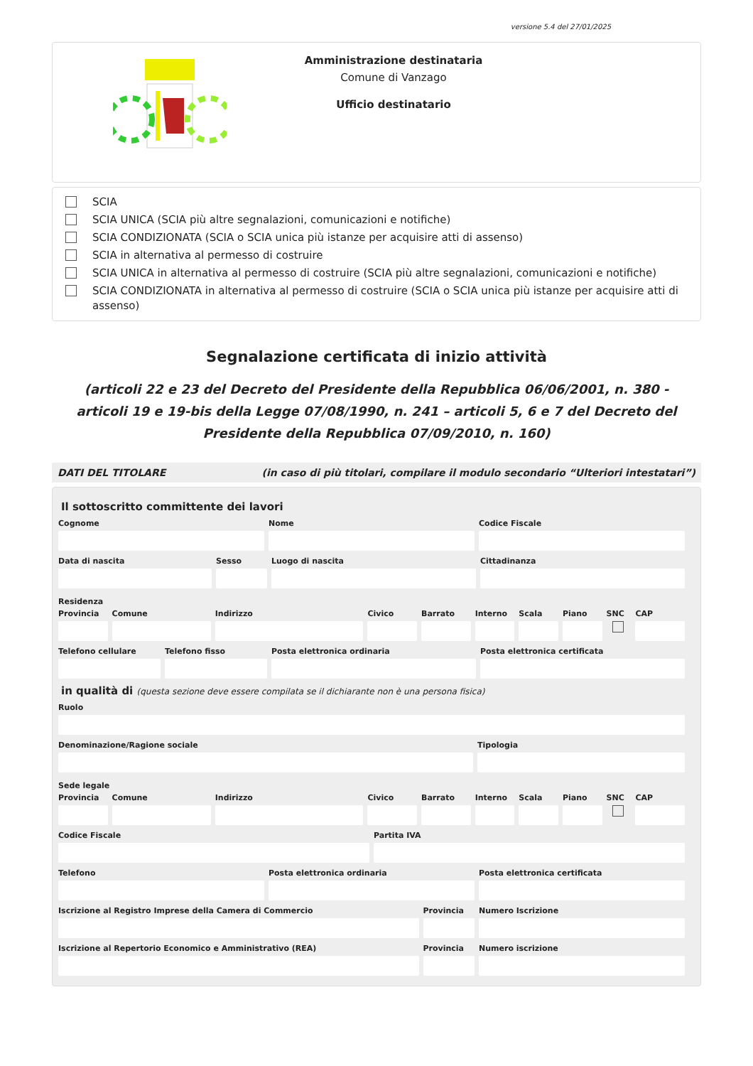versione 5.4 del 27/01/2025
Amministrazione destinataria
Comune di Vanzago
Ufficio destinatario
SCIA
SCIA UNICA (SCIA più altre segnalazioni, comunicazioni e notifiche)
SCIA CONDIZIONATA (SCIA o SCIA unica più istanze per acquisire atti di assenso)
SCIA in alternativa al permesso di costruire
SCIA UNICA in alternativa al permesso di costruire (SCIA più altre segnalazioni, comunicazioni e notifiche)
SCIA CONDIZIONATA in alternativa al permesso di costruire (SCIA o SCIA unica più istanze per acquisire atti di assenso)
Segnalazione certificata di inizio attività
(articoli 22 e 23 del Decreto del Presidente della Repubblica 06/06/2001, n. 380 - articoli 19 e 19-bis della Legge 07/08/1990, n. 241 – articoli 5, 6 e 7 del Decreto del Presidente della Repubblica 07/09/2010, n. 160)
DATI DEL TITOLARE (in caso di più titolari, compilare il modulo secondario “Ulteriori intestatari”)
Il sottoscritto committente dei lavori
Cognome Nome Codice Fiscale
Data di nascita Sesso Luogo di nascita Cittadinanza
Residenza
Provincia Comune Indirizzo Civico Barrato Interno Scala Piano SNC CAP
Telefono cellulare Telefono fisso Posta elettronica ordinaria Posta elettronica certificata
in qualità di (questa sezione deve essere compilata se il dichiarante non è una persona fisica)
Ruolo
Denominazione/Ragione sociale Tipologia
Sede legale
Provincia Comune Indirizzo Civico Barrato Interno Scala Piano SNC CAP
Codice Fiscale Partita IVA
Telefono Posta elettronica ordinaria Posta elettronica certificata
Iscrizione al Registro Imprese della Camera di Commercio
Provincia Numero Iscrizione
Iscrizione al Repertorio Economico e Amministrativo (REA)
Provincia Numero iscrizione